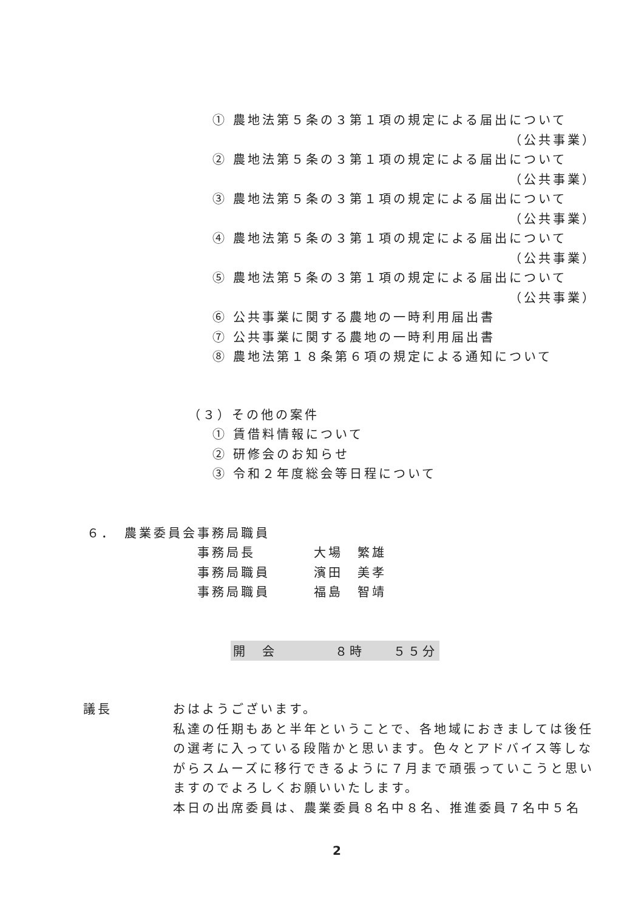① 農地法第５条の３第１項の規定による届出について
（公共事業）
② 農地法第５条の３第１項の規定による届出について
（公共事業）
③ 農地法第５条の３第１項の規定による届出について
（公共事業）
④ 農地法第５条の３第１項の規定による届出について
（公共事業）
⑤ 農地法第５条の３第１項の規定による届出について
（公共事業）
⑥ 公共事業に関する農地の一時利用届出書
⑦ 公共事業に関する農地の一時利用届出書
⑧ 農地法第１８条第６項の規定による通知について
（３）その他の案件
① 賃借料情報について
② 研修会のお知らせ
③ 令和２年度総会等日程について
６．　農業委員会事務局職員
事務局長　　　　大場　繁雄
事務局職員　　　濱田　美孝
事務局職員　　　福島　智靖
開　会　　　　８時　　５５分
議長
おはようございます。
私達の任期もあと半年ということで、各地域におきましては後任の選考に入っている段階かと思います。色々とアドバイス等しながらスムーズに移行できるように７月まで頑張っていこうと思いますのでよろしくお願いいたします。
本日の出席委員は、農業委員８名中８名、推進委員７名中５名
2